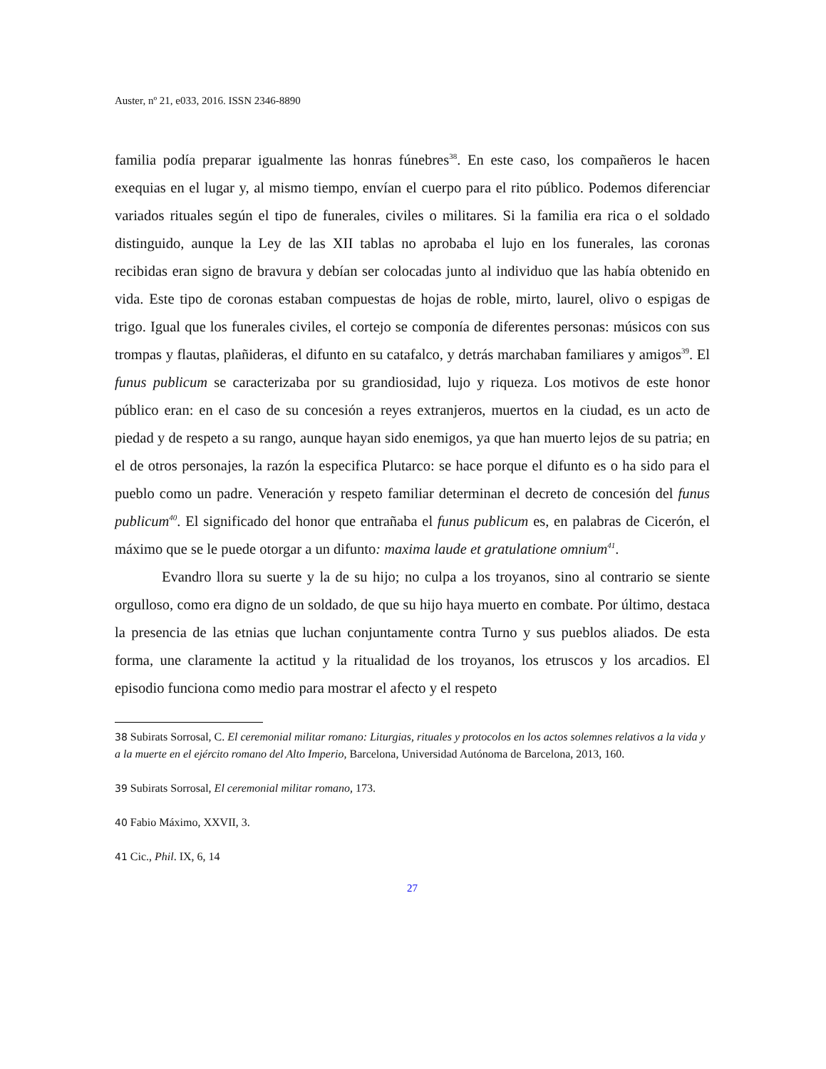Auster, nº 21, e033, 2016. ISSN 2346-8890
familia podía preparar igualmente las honras fúnebres<sup>38</sup>. En este caso, los compañeros le hacen exequias en el lugar y, al mismo tiempo, envían el cuerpo para el rito público. Podemos diferenciar variados rituales según el tipo de funerales, civiles o militares. Si la familia era rica o el soldado distinguido, aunque la Ley de las XII tablas no aprobaba el lujo en los funerales, las coronas recibidas eran signo de bravura y debían ser colocadas junto al individuo que las había obtenido en vida. Este tipo de coronas estaban compuestas de hojas de roble, mirto, laurel, olivo o espigas de trigo. Igual que los funerales civiles, el cortejo se componía de diferentes personas: músicos con sus trompas y flautas, plañideras, el difunto en su catafalco, y detrás marchaban familiares y amigos<sup>39</sup>. El funus publicum se caracterizaba por su grandiosidad, lujo y riqueza. Los motivos de este honor público eran: en el caso de su concesión a reyes extranjeros, muertos en la ciudad, es un acto de piedad y de respeto a su rango, aunque hayan sido enemigos, ya que han muerto lejos de su patria; en el de otros personajes, la razón la especifica Plutarco: se hace porque el difunto es o ha sido para el pueblo como un padre. Veneración y respeto familiar determinan el decreto de concesión del funus publicum<sup>40</sup>. El significado del honor que entrañaba el funus publicum es, en palabras de Cicerón, el máximo que se le puede otorgar a un difunto: maxima laude et gratulatione omnium<sup>41</sup>.
Evandro llora su suerte y la de su hijo; no culpa a los troyanos, sino al contrario se siente orgulloso, como era digno de un soldado, de que su hijo haya muerto en combate. Por último, destaca la presencia de las etnias que luchan conjuntamente contra Turno y sus pueblos aliados. De esta forma, une claramente la actitud y la ritualidad de los troyanos, los etruscos y los arcadios. El episodio funciona como medio para mostrar el afecto y el respeto
38 Subirats Sorrosal, C. El ceremonial militar romano: Liturgias, rituales y protocolos en los actos solemnes relativos a la vida y a la muerte en el ejército romano del Alto Imperio, Barcelona, Universidad Autónoma de Barcelona, 2013, 160.
39 Subirats Sorrosal, El ceremonial militar romano, 173.
40 Fabio Máximo, XXVII, 3.
41 Cic., Phil. IX, 6, 14
27